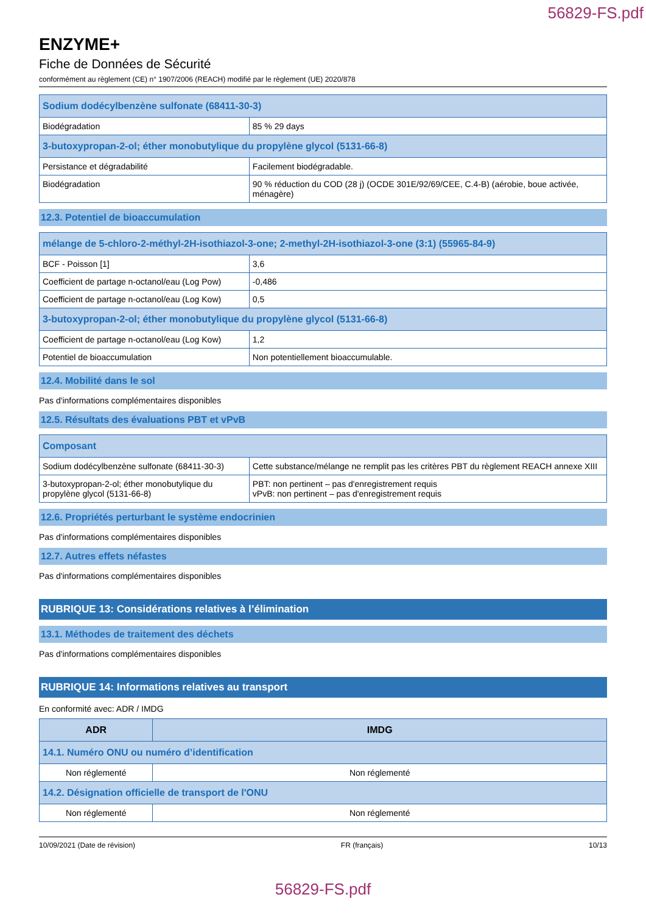56829-FS.pdf
ENZYME+
Fiche de Données de Sécurité
conformément au règlement (CE) n° 1907/2006 (REACH) modifié par le règlement (UE) 2020/878
| Sodium dodécylbenzène sulfonate (68411-30-3) | |
| Biodégradation | 85 % 29 days |
| 3-butoxypropan-2-ol; éther monobutylique du propylène glycol (5131-66-8) | |
| Persistance et dégradabilité | Facilement biodégradable. |
| Biodégradation | 90 % réduction du COD (28 j) (OCDE 301E/92/69/CEE, C.4-B) (aérobie, boue activée, ménagère) |
12.3. Potentiel de bioaccumulation
| mélange de 5-chloro-2-méthyl-2H-isothiazol-3-one; 2-methyl-2H-isothiazol-3-one (3:1) (55965-84-9) | |
| BCF - Poisson [1] | 3,6 |
| Coefficient de partage n-octanol/eau (Log Pow) | -0,486 |
| Coefficient de partage n-octanol/eau (Log Kow) | 0,5 |
| 3-butoxypropan-2-ol; éther monobutylique du propylène glycol (5131-66-8) | |
| Coefficient de partage n-octanol/eau (Log Kow) | 1,2 |
| Potentiel de bioaccumulation | Non potentiellement bioaccumulable. |
12.4. Mobilité dans le sol
Pas d'informations complémentaires disponibles
12.5. Résultats des évaluations PBT et vPvB
| Composant | |
| Sodium dodécylbenzène sulfonate (68411-30-3) | Cette substance/mélange ne remplit pas les critères PBT du règlement REACH annexe XIII |
| 3-butoxypropan-2-ol; éther monobutylique du propylène glycol (5131-66-8) | PBT: non pertinent – pas d'enregistrement requis vPvB: non pertinent – pas d'enregistrement requis |
12.6. Propriétés perturbant le système endocrinien
Pas d'informations complémentaires disponibles
12.7. Autres effets néfastes
Pas d'informations complémentaires disponibles
RUBRIQUE 13: Considérations relatives à l’élimination
13.1. Méthodes de traitement des déchets
Pas d'informations complémentaires disponibles
RUBRIQUE 14: Informations relatives au transport
En conformité avec: ADR / IMDG
| ADR | IMDG |
| 14.1. Numéro ONU ou numéro d’identification | |
| Non réglementé | Non réglementé |
| 14.2. Désignation officielle de transport de l'ONU | |
| Non réglementé | Non réglementé |
10/09/2021 (Date de révision) FR (français) 10/13
56829-FS.pdf